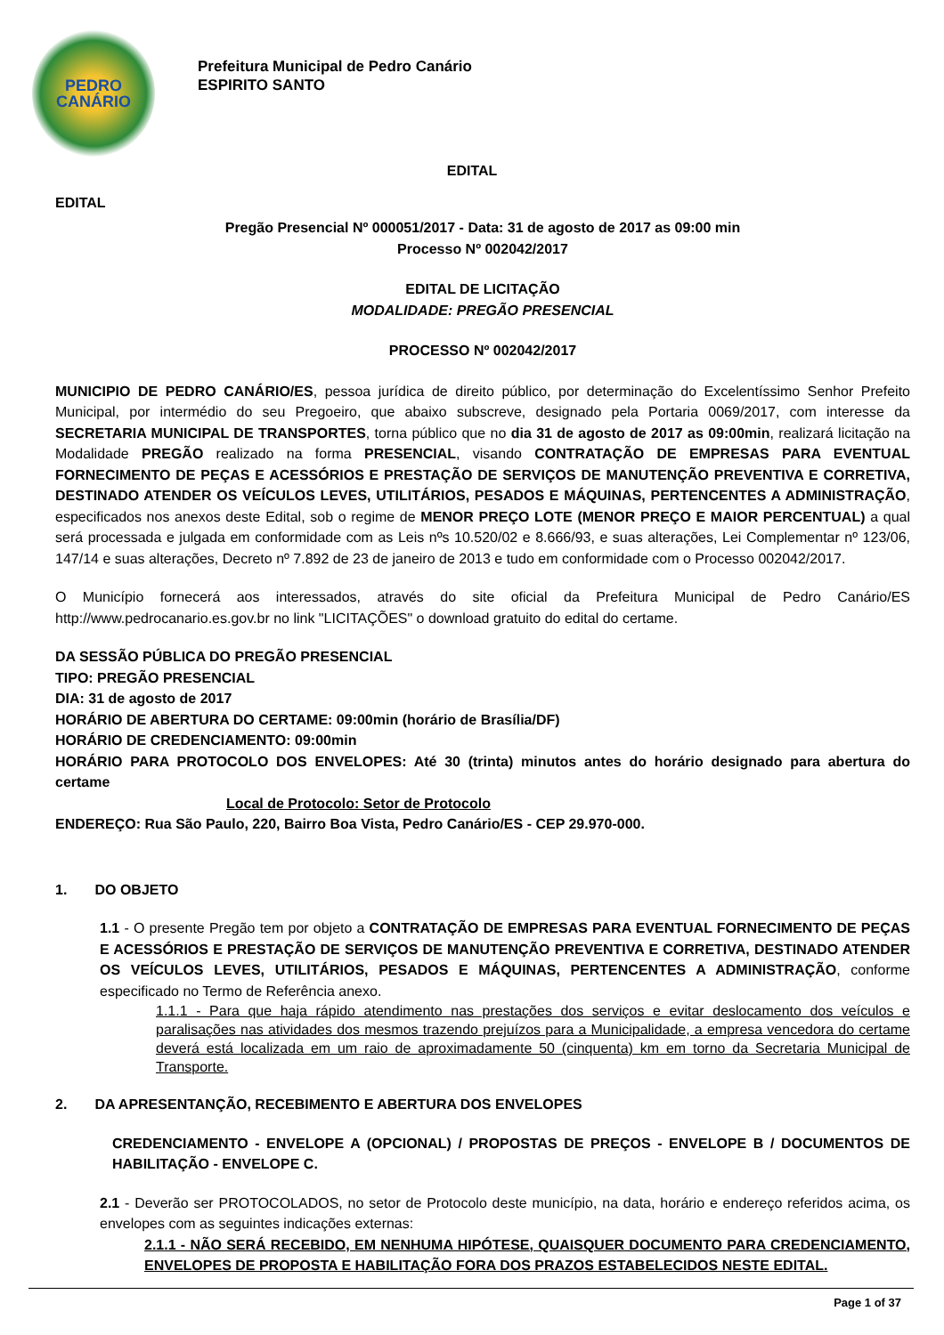PEDRO
CANÁRIO
Prefeitura Municipal de Pedro Canário
ESPIRITO SANTO
EDITAL
EDITAL
Pregão Presencial Nº 000051/2017 - Data: 31 de agosto de 2017 as 09:00 min
Processo Nº 002042/2017
EDITAL DE LICITAÇÃO
MODALIDADE: PREGÃO PRESENCIAL
PROCESSO Nº 002042/2017
MUNICIPIO DE PEDRO CANÁRIO/ES, pessoa jurídica de direito público, por determinação do Excelentíssimo Senhor Prefeito Municipal, por intermédio do seu Pregoeiro, que abaixo subscreve, designado pela Portaria 0069/2017, com interesse da SECRETARIA MUNICIPAL DE TRANSPORTES, torna público que no dia 31 de agosto de 2017 as 09:00min, realizará licitação na Modalidade PREGÃO realizado na forma PRESENCIAL, visando CONTRATAÇÃO DE EMPRESAS PARA EVENTUAL FORNECIMENTO DE PEÇAS E ACESSÓRIOS E PRESTAÇÃO DE SERVIÇOS DE MANUTENÇÃO PREVENTIVA E CORRETIVA, DESTINADO ATENDER OS VEÍCULOS LEVES, UTILITÁRIOS, PESADOS E MÁQUINAS, PERTENCENTES A ADMINISTRAÇÃO, especificados nos anexos deste Edital, sob o regime de MENOR PREÇO LOTE (MENOR PREÇO E MAIOR PERCENTUAL) a qual será processada e julgada em conformidade com as Leis nºs 10.520/02 e 8.666/93, e suas alterações, Lei Complementar nº 123/06, 147/14 e suas alterações, Decreto nº 7.892 de 23 de janeiro de 2013 e tudo em conformidade com o Processo 002042/2017.
O Município fornecerá aos interessados, através do site oficial da Prefeitura Municipal de Pedro Canário/ES http://www.pedrocanario.es.gov.br no link "LICITAÇÕES" o download gratuito do edital do certame.
DA SESSÃO PÚBLICA DO PREGÃO PRESENCIAL
TIPO: PREGÃO PRESENCIAL
DIA: 31 de agosto de 2017
HORÁRIO DE ABERTURA DO CERTAME: 09:00min (horário de Brasília/DF)
HORÁRIO DE CREDENCIAMENTO: 09:00min
HORÁRIO PARA PROTOCOLO DOS ENVELOPES: Até 30 (trinta) minutos antes do horário designado para abertura do certame
Local de Protocolo: Setor de Protocolo
ENDEREÇO: Rua São Paulo, 220, Bairro Boa Vista, Pedro Canário/ES - CEP 29.970-000.
1. DO OBJETO
1.1 - O presente Pregão tem por objeto a CONTRATAÇÃO DE EMPRESAS PARA EVENTUAL FORNECIMENTO DE PEÇAS E ACESSÓRIOS E PRESTAÇÃO DE SERVIÇOS DE MANUTENÇÃO PREVENTIVA E CORRETIVA, DESTINADO ATENDER OS VEÍCULOS LEVES, UTILITÁRIOS, PESADOS E MÁQUINAS, PERTENCENTES A ADMINISTRAÇÃO, conforme especificado no Termo de Referência anexo.
1.1.1 - Para que haja rápido atendimento nas prestações dos serviços e evitar deslocamento dos veículos e paralisações nas atividades dos mesmos trazendo prejuízos para a Municipalidade, a empresa vencedora do certame deverá está localizada em um raio de aproximadamente 50 (cinquenta) km em torno da Secretaria Municipal de Transporte.
2. DA APRESENTANÇÃO, RECEBIMENTO E ABERTURA DOS ENVELOPES
CREDENCIAMENTO - ENVELOPE A (OPCIONAL) / PROPOSTAS DE PREÇOS - ENVELOPE B / DOCUMENTOS DE HABILITAÇÃO - ENVELOPE C.
2.1 - Deverão ser PROTOCOLADOS, no setor de Protocolo deste município, na data, horário e endereço referidos acima, os envelopes com as seguintes indicações externas:
2.1.1 - NÃO SERÁ RECEBIDO, EM NENHUMA HIPÓTESE, QUAISQUER DOCUMENTO PARA CREDENCIAMENTO, ENVELOPES DE PROPOSTA E HABILITAÇÃO FORA DOS PRAZOS ESTABELECIDOS NESTE EDITAL.
Page 1 of 37